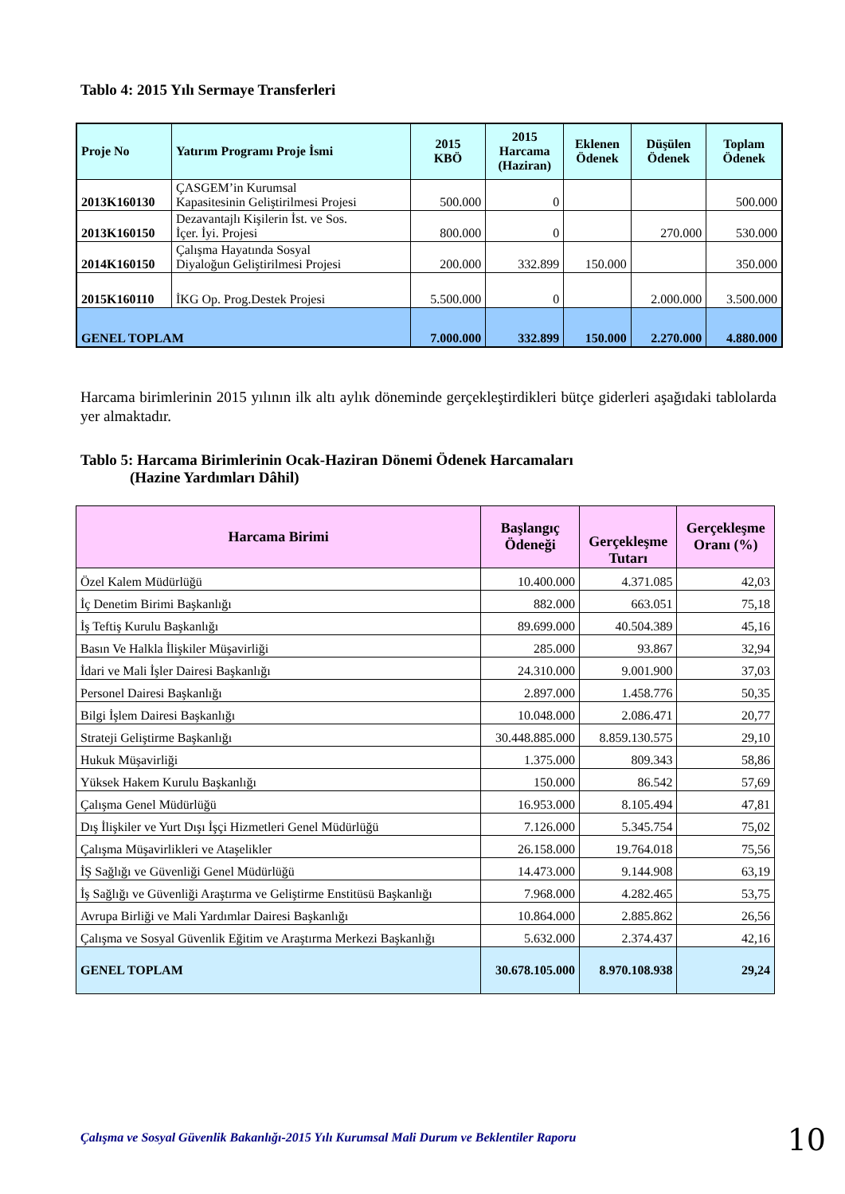Tablo 4: 2015 Yılı Sermaye Transferleri
| Proje No | Yatırım Programı Proje İsmi | 2015 KBÖ | 2015 Harcama (Haziran) | Eklenen Ödenek | Düşülen Ödenek | Toplam Ödenek |
| --- | --- | --- | --- | --- | --- | --- |
| 2013K160130 | ÇASGEM’in Kurumsal Kapasitesinin Geliştirilmesi Projesi | 500.000 | 0 | | | 500.000 |
| 2013K160150 | Dezavantajlı Kişilerin İst. ve Sos. İçer. İyi. Projesi | 800.000 | 0 | | 270.000 | 530.000 |
| 2014K160150 | Çalışma Hayatında Sosyal Diyaloğun Geliştirilmesi Projesi | 200.000 | 332.899 | 150.000 | | 350.000 |
| 2015K160110 | İKG Op. Prog.Destek Projesi | 5.500.000 | 0 | | 2.000.000 | 3.500.000 |
| GENEL TOPLAM | | 7.000.000 | 332.899 | 150.000 | 2.270.000 | 4.880.000 |
Harcama birimlerinin 2015 yılının ilk altı aylık döneminde gerçekleştirdikleri bütçe giderleri aşağıdaki tablolarda yer almaktadır.
Tablo 5: Harcama Birimlerinin Ocak-Haziran Dönemi Ödenek Harcamaları
(Hazine Yardımları Dâhil)
| Harcama Birimi | Başlangıç Ödeneği | Gerçekleşme Tutarı | Gerçekleşme Oranı (%) |
| --- | --- | --- | --- |
| Özel Kalem Müdürlüğü | 10.400.000 | 4.371.085 | 42,03 |
| İç Denetim Birimi Başkanlığı | 882.000 | 663.051 | 75,18 |
| İş Teftiş Kurulu Başkanlığı | 89.699.000 | 40.504.389 | 45,16 |
| Basın Ve Halkla İlişkiler Müşavirliği | 285.000 | 93.867 | 32,94 |
| İdari ve Mali İşler Dairesi Başkanlığı | 24.310.000 | 9.001.900 | 37,03 |
| Personel Dairesi Başkanlığı | 2.897.000 | 1.458.776 | 50,35 |
| Bilgi İşlem Dairesi Başkanlığı | 10.048.000 | 2.086.471 | 20,77 |
| Strateji Geliştirme Başkanlığı | 30.448.885.000 | 8.859.130.575 | 29,10 |
| Hukuk Müşavirliği | 1.375.000 | 809.343 | 58,86 |
| Yüksek Hakem Kurulu Başkanlığı | 150.000 | 86.542 | 57,69 |
| Çalışma Genel Müdürlüğü | 16.953.000 | 8.105.494 | 47,81 |
| Dış İlişkiler ve Yurt Dışı İşçi Hizmetleri Genel Müdürlüğü | 7.126.000 | 5.345.754 | 75,02 |
| Çalışma Müşavirlikleri ve Ataşelikler | 26.158.000 | 19.764.018 | 75,56 |
| İŞ Sağlığı ve Güvenliği Genel Müdürlüğü | 14.473.000 | 9.144.908 | 63,19 |
| İş Sağlığı ve Güvenliği Araştırma ve Geliştirme Enstitüsü Başkanlığı | 7.968.000 | 4.282.465 | 53,75 |
| Avrupa Birliği ve Mali Yardımlar Dairesi Başkanlığı | 10.864.000 | 2.885.862 | 26,56 |
| Çalışma ve Sosyal Güvenlik Eğitim ve Araştırma Merkezi Başkanlığı | 5.632.000 | 2.374.437 | 42,16 |
| GENEL TOPLAM | 30.678.105.000 | 8.970.108.938 | 29,24 |
Çalışma ve Sosyal Güvenlik Bakanlığı-2015 Yılı Kurumsal Mali Durum ve Beklentiler Raporu
10